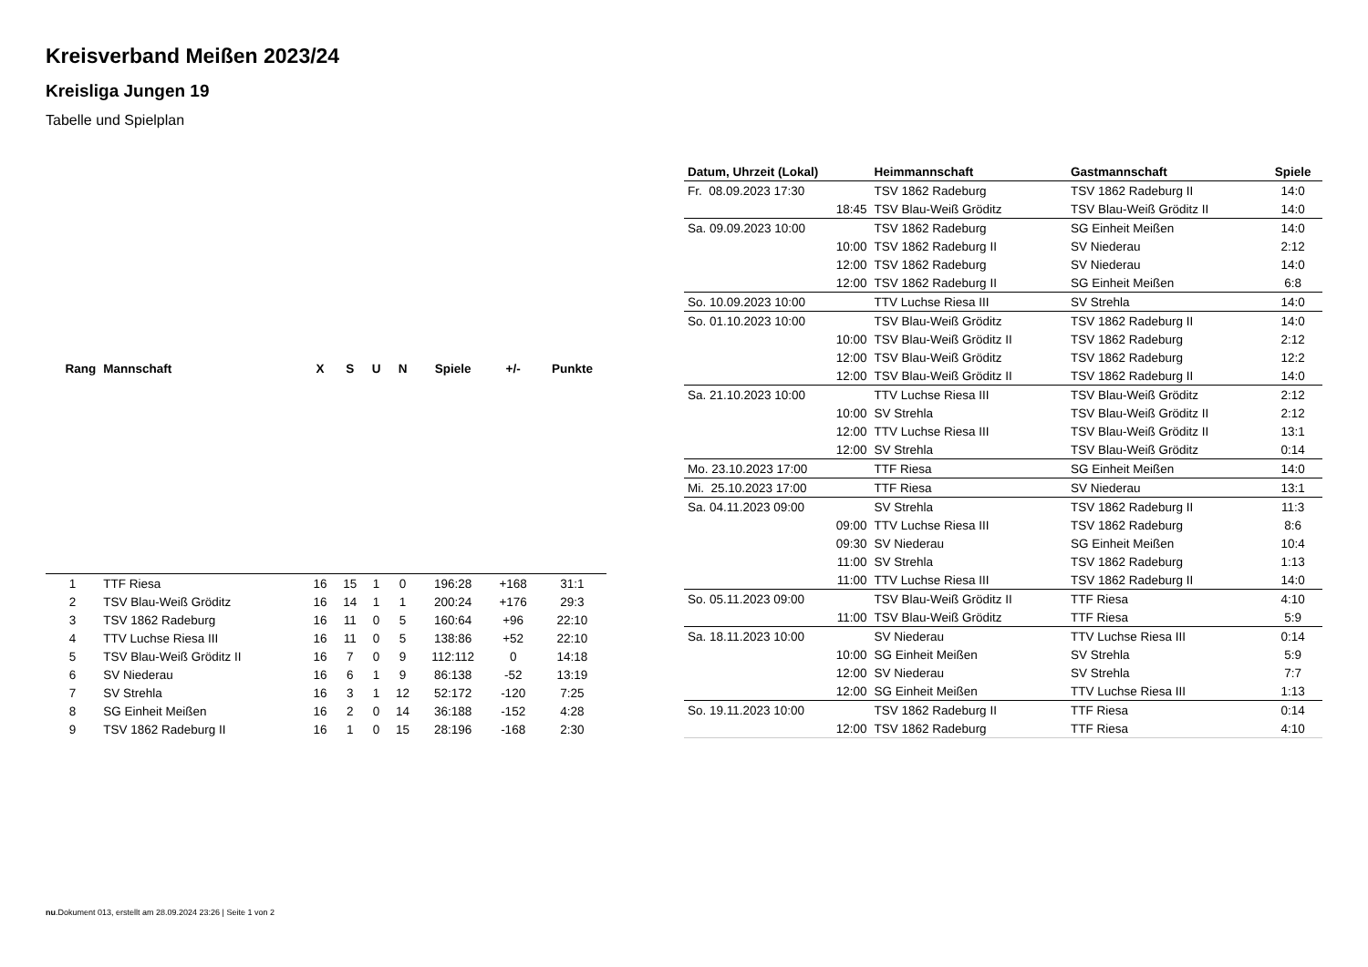Kreisverband Meißen 2023/24
Kreisliga Jungen 19
Tabelle und Spielplan
| Rang | Mannschaft | X | S | U | N | Spiele | +/- | Punkte |
| --- | --- | --- | --- | --- | --- | --- | --- | --- |
| 1 | TTF Riesa | 16 | 15 | 1 | 0 | 196:28 | +168 | 31:1 |
| 2 | TSV Blau-Weiß Gröditz | 16 | 14 | 1 | 1 | 200:24 | +176 | 29:3 |
| 3 | TSV 1862 Radeburg | 16 | 11 | 0 | 5 | 160:64 | +96 | 22:10 |
| 4 | TTV Luchse Riesa III | 16 | 11 | 0 | 5 | 138:86 | +52 | 22:10 |
| 5 | TSV Blau-Weiß Gröditz II | 16 | 7 | 0 | 9 | 112:112 | 0 | 14:18 |
| 6 | SV Niederau | 16 | 6 | 1 | 9 | 86:138 | -52 | 13:19 |
| 7 | SV Strehla | 16 | 3 | 1 | 12 | 52:172 | -120 | 7:25 |
| 8 | SG Einheit Meißen | 16 | 2 | 0 | 14 | 36:188 | -152 | 4:28 |
| 9 | TSV 1862 Radeburg II | 16 | 1 | 0 | 15 | 28:196 | -168 | 2:30 |
| Datum, Uhrzeit (Lokal) | Heimmannschaft | Gastmannschaft | Spiele |
| --- | --- | --- | --- |
| Fr. 08.09.2023 17:30 | TSV 1862 Radeburg | TSV 1862 Radeburg II | 14:0 |
| 18:45 | TSV Blau-Weiß Gröditz | TSV Blau-Weiß Gröditz II | 14:0 |
| Sa. 09.09.2023 10:00 | TSV 1862 Radeburg | SG Einheit Meißen | 14:0 |
| 10:00 | TSV 1862 Radeburg II | SV Niederau | 2:12 |
| 12:00 | TSV 1862 Radeburg | SV Niederau | 14:0 |
| 12:00 | TSV 1862 Radeburg II | SG Einheit Meißen | 6:8 |
| So. 10.09.2023 10:00 | TTV Luchse Riesa III | SV Strehla | 14:0 |
| So. 01.10.2023 10:00 | TSV Blau-Weiß Gröditz | TSV 1862 Radeburg II | 14:0 |
| 10:00 | TSV Blau-Weiß Gröditz II | TSV 1862 Radeburg | 2:12 |
| 12:00 | TSV Blau-Weiß Gröditz | TSV 1862 Radeburg | 12:2 |
| 12:00 | TSV Blau-Weiß Gröditz II | TSV 1862 Radeburg II | 14:0 |
| Sa. 21.10.2023 10:00 | TTV Luchse Riesa III | TSV Blau-Weiß Gröditz | 2:12 |
| 10:00 | SV Strehla | TSV Blau-Weiß Gröditz II | 2:12 |
| 12:00 | TTV Luchse Riesa III | TSV Blau-Weiß Gröditz II | 13:1 |
| 12:00 | SV Strehla | TSV Blau-Weiß Gröditz | 0:14 |
| Mo. 23.10.2023 17:00 | TTF Riesa | SG Einheit Meißen | 14:0 |
| Mi. 25.10.2023 17:00 | TTF Riesa | SV Niederau | 13:1 |
| Sa. 04.11.2023 09:00 | SV Strehla | TSV 1862 Radeburg II | 11:3 |
| 09:00 | TTV Luchse Riesa III | TSV 1862 Radeburg | 8:6 |
| 09:30 | SV Niederau | SG Einheit Meißen | 10:4 |
| 11:00 | SV Strehla | TSV 1862 Radeburg | 1:13 |
| 11:00 | TTV Luchse Riesa III | TSV 1862 Radeburg II | 14:0 |
| So. 05.11.2023 09:00 | TSV Blau-Weiß Gröditz II | TTF Riesa | 4:10 |
| 11:00 | TSV Blau-Weiß Gröditz | TTF Riesa | 5:9 |
| Sa. 18.11.2023 10:00 | SV Niederau | TTV Luchse Riesa III | 0:14 |
| 10:00 | SG Einheit Meißen | SV Strehla | 5:9 |
| 12:00 | SV Niederau | SV Strehla | 7:7 |
| 12:00 | SG Einheit Meißen | TTV Luchse Riesa III | 1:13 |
| So. 19.11.2023 10:00 | TSV 1862 Radeburg II | TTF Riesa | 0:14 |
| 12:00 | TSV 1862 Radeburg | TTF Riesa | 4:10 |
nu.Dokument 013, erstellt am 28.09.2024 23:26 | Seite 1 von 2